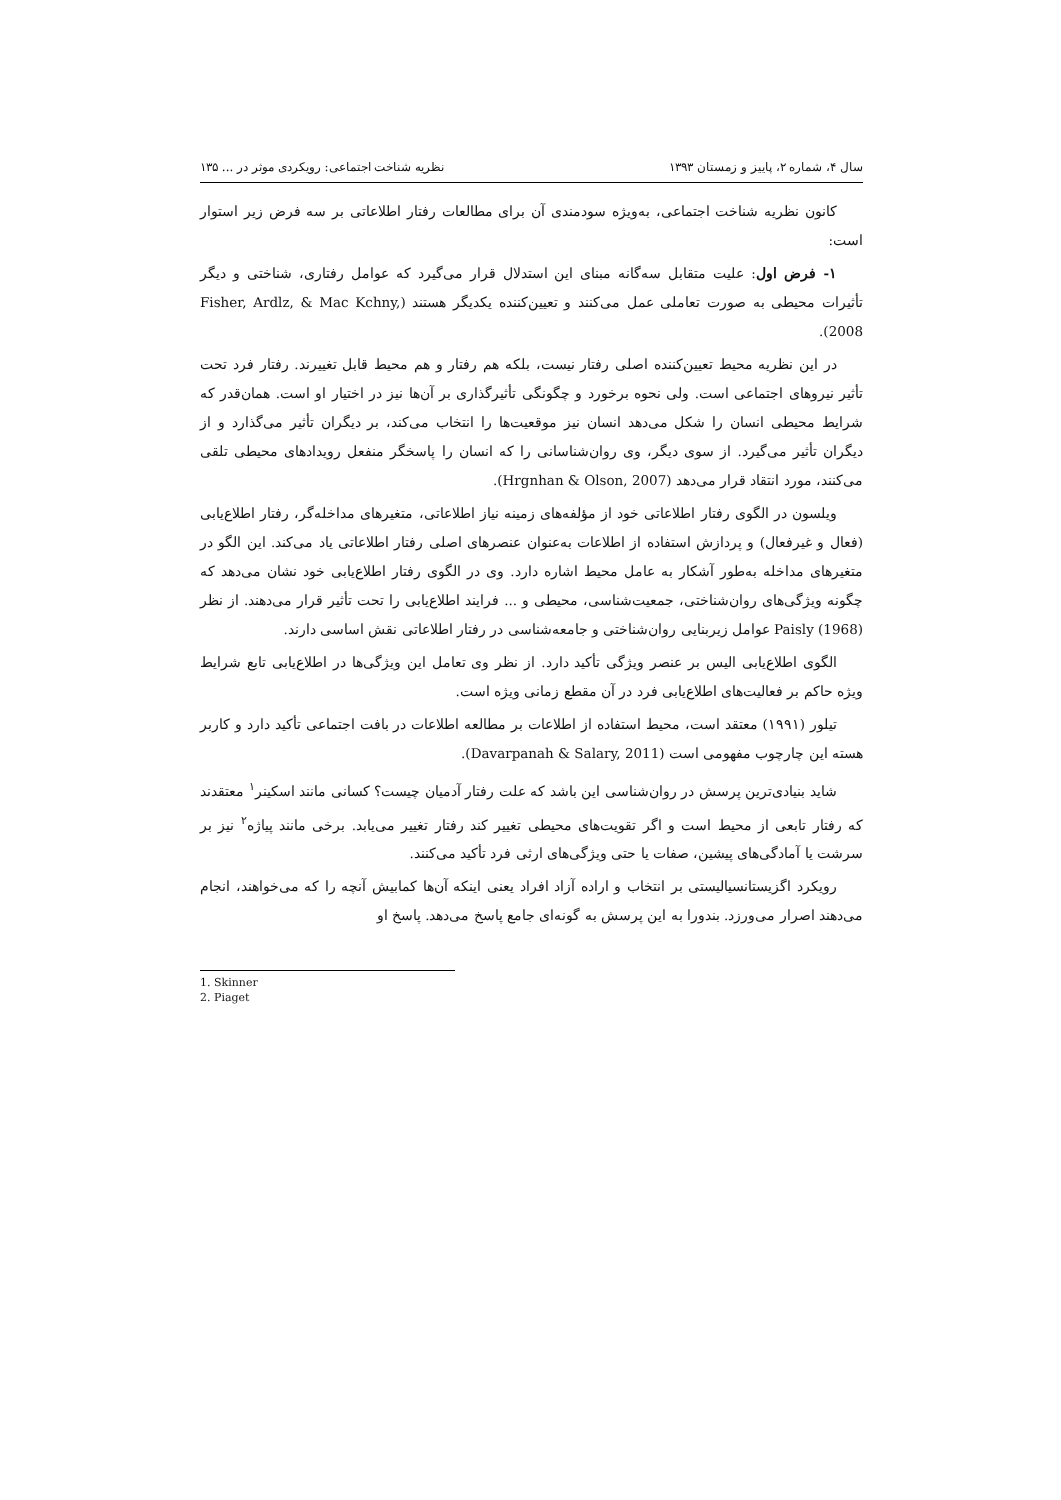سال ۴، شماره ۲، پاییز و زمستان ۱۳۹۳ نظریه شناخت اجتماعی: رویکردی موثر در ... ۱۳۵
کانون نظریه شناخت اجتماعی، به‌ویژه سودمندی آن برای مطالعات رفتار اطلاعاتی بر سه فرض زیر استوار است:
۱- فرض اول: علیت متقابل سه‌گانه مبنای این استدلال قرار می‌گیرد که عوامل رفتاری، شناختی و دیگر تأثیرات محیطی به صورت تعاملی عمل می‌کنند و تعیین‌کننده یکدیگر هستند (Fisher, Ardlz, & Mac Kchny, 2008).
در این نظریه محیط تعیین‌کننده اصلی رفتار نیست، بلکه هم رفتار و هم محیط قابل تغییرند. رفتار فرد تحت تأثیر نیروهای اجتماعی است. ولی نحوه برخورد و چگونگی تأثیرگذاری بر آن‌ها نیز در اختیار او است. همان‌قدر که شرایط محیطی انسان را شکل می‌دهد انسان نیز موقعیت‌ها را انتخاب می‌کند، بر دیگران تأثیر می‌گذارد و از دیگران تأثیر می‌گیرد. از سوی دیگر، وی روان‌شناسانی را که انسان را پاسخگر منفعل رویدادهای محیطی تلقی می‌کنند، مورد انتقاد قرار می‌دهد (Hrgnhan & Olson, 2007).
ویلسون در الگوی رفتار اطلاعاتی خود از مؤلفه‌های زمینه نیاز اطلاعاتی، متغیرهای مداخله‌گر، رفتار اطلاع‌یابی (فعال و غیرفعال) و پردازش استفاده از اطلاعات به‌عنوان عنصرهای اصلی رفتار اطلاعاتی یاد می‌کند. این الگو در متغیرهای مداخله به‌طور آشکار به عامل محیط اشاره دارد. وی در الگوی رفتار اطلاع‌یابی خود نشان می‌دهد که چگونه ویژگی‌های روان‌شناختی، جمعیت‌شناسی، محیطی و ... فرایند اطلاع‌یابی را تحت تأثیر قرار می‌دهند. از نظر Paisly (1968) عوامل زیربنایی روان‌شناختی و جامعه‌شناسی در رفتار اطلاعاتی نقش اساسی دارند.
الگوی اطلاع‌یابی الیس بر عنصر ویژگی تأکید دارد. از نظر وی تعامل این ویژگی‌ها در اطلاع‌یابی تابع شرایط ویژه حاکم بر فعالیت‌های اطلاع‌یابی فرد در آن مقطع زمانی ویژه است.
تیلور (۱۹۹۱) معتقد است، محیط استفاده از اطلاعات بر مطالعه اطلاعات در بافت اجتماعی تأکید دارد و کاربر هسته این چارچوب مفهومی است (Davarpanah & Salary, 2011).
شاید بنیادی‌ترین پرسش در روان‌شناسی این باشد که علت رفتار آدمیان چیست؟ کسانی مانند اسکینر<sup>۱</sup> معتقدند که رفتار تابعی از محیط است و اگر تقویت‌های محیطی تغییر کند رفتار تغییر می‌یابد. برخی مانند پیاژه<sup>۲</sup> نیز بر سرشت یا آمادگی‌های پیشین، صفات یا حتی ویژگی‌های ارثی فرد تأکید می‌کنند.
رویکرد اگزیستانسیالیستی بر انتخاب و اراده آزاد افراد یعنی اینکه آن‌ها کمابیش آنچه را که می‌خواهند، انجام می‌دهند اصرار می‌ورزد. بندورا به این پرسش به گونه‌ای جامع پاسخ می‌دهد. پاسخ او
1. Skinner
2. Piaget